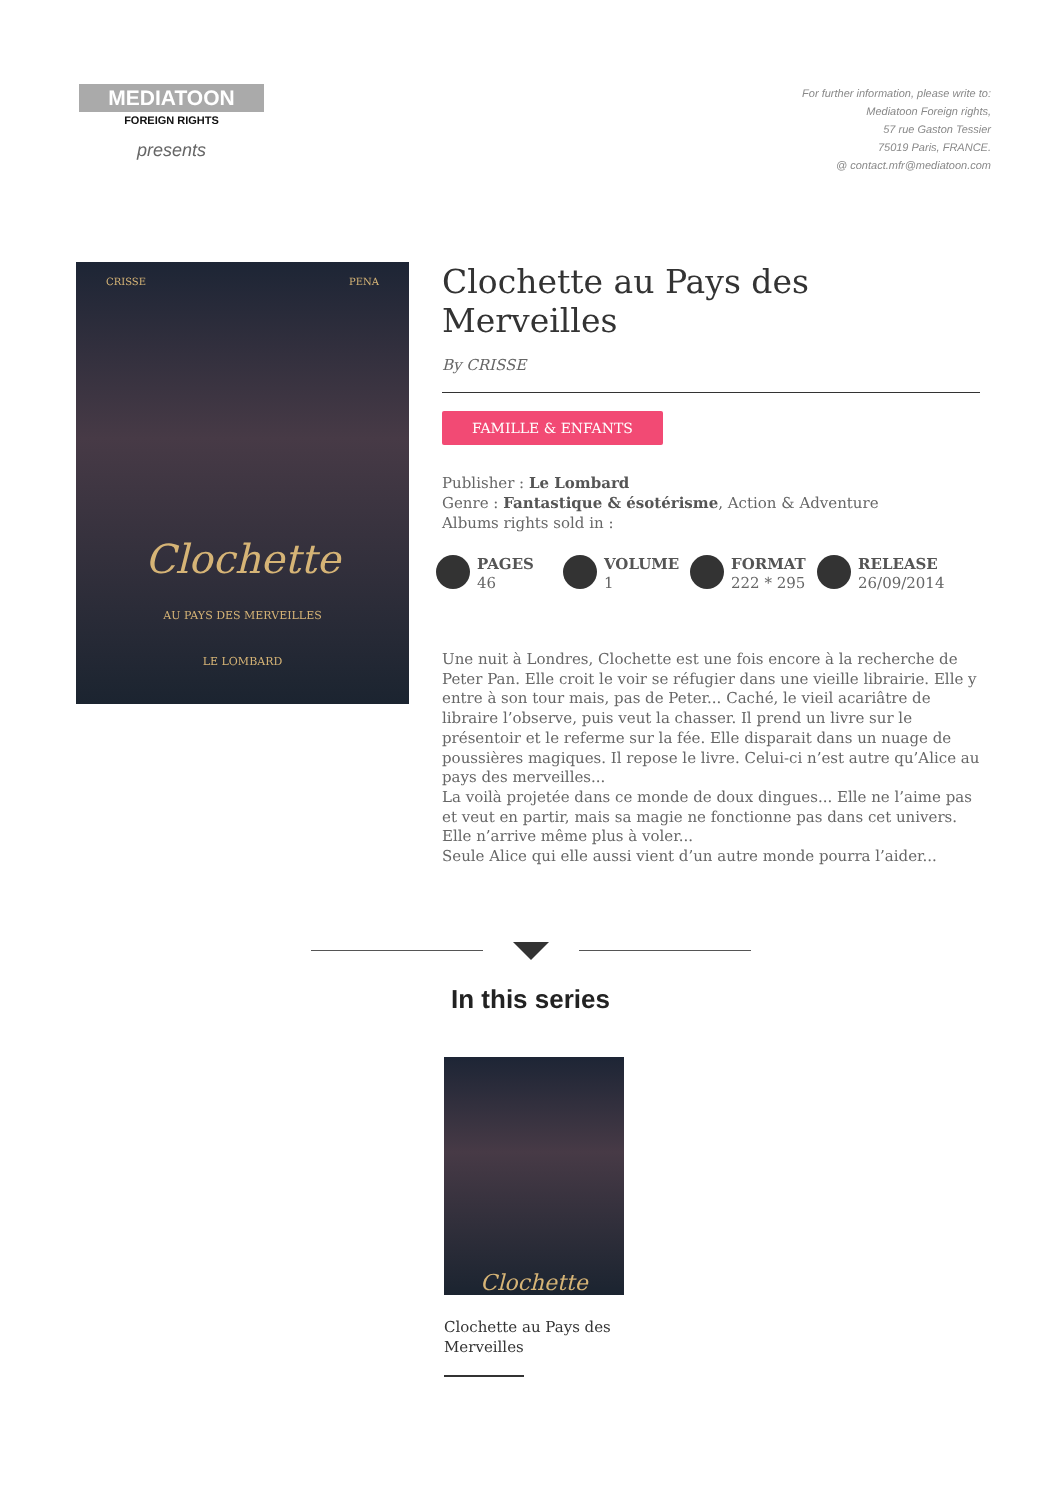MEDIATOON
FOREIGN RIGHTS
presents
For further information, please write to:
Mediatoon Foreign rights,
57 rue Gaston Tessier
75019 Paris, FRANCE.
@ contact.mfr@mediatoon.com
CRISSE PENA
Clochette
AU PAYS DES MERVEILLES
LE LOMBARD
Clochette au Pays des Merveilles
By CRISSE
FAMILLE & ENFANTS
Publisher : Le Lombard
Genre : Fantastique & ésotérisme, Action & Adventure
Albums rights sold in :
PAGES
46
VOLUME
1
FORMAT
222 * 295
RELEASE
26/09/2014
Une nuit à Londres, Clochette est une fois encore à la recherche de Peter Pan. Elle croit le voir se réfugier dans une vieille librairie. Elle y entre à son tour mais, pas de Peter... Caché, le vieil acariâtre de libraire l’observe, puis veut la chasser. Il prend un livre sur le présentoir et le referme sur la fée. Elle disparait dans un nuage de poussières magiques. Il repose le livre. Celui-ci n’est autre qu’Alice au pays des merveilles...
La voilà projetée dans ce monde de doux dingues... Elle ne l’aime pas et veut en partir, mais sa magie ne fonctionne pas dans cet univers. Elle n’arrive même plus à voler...
Seule Alice qui elle aussi vient d’un autre monde pourra l’aider...
In this series
Clochette
Clochette au Pays des Merveilles